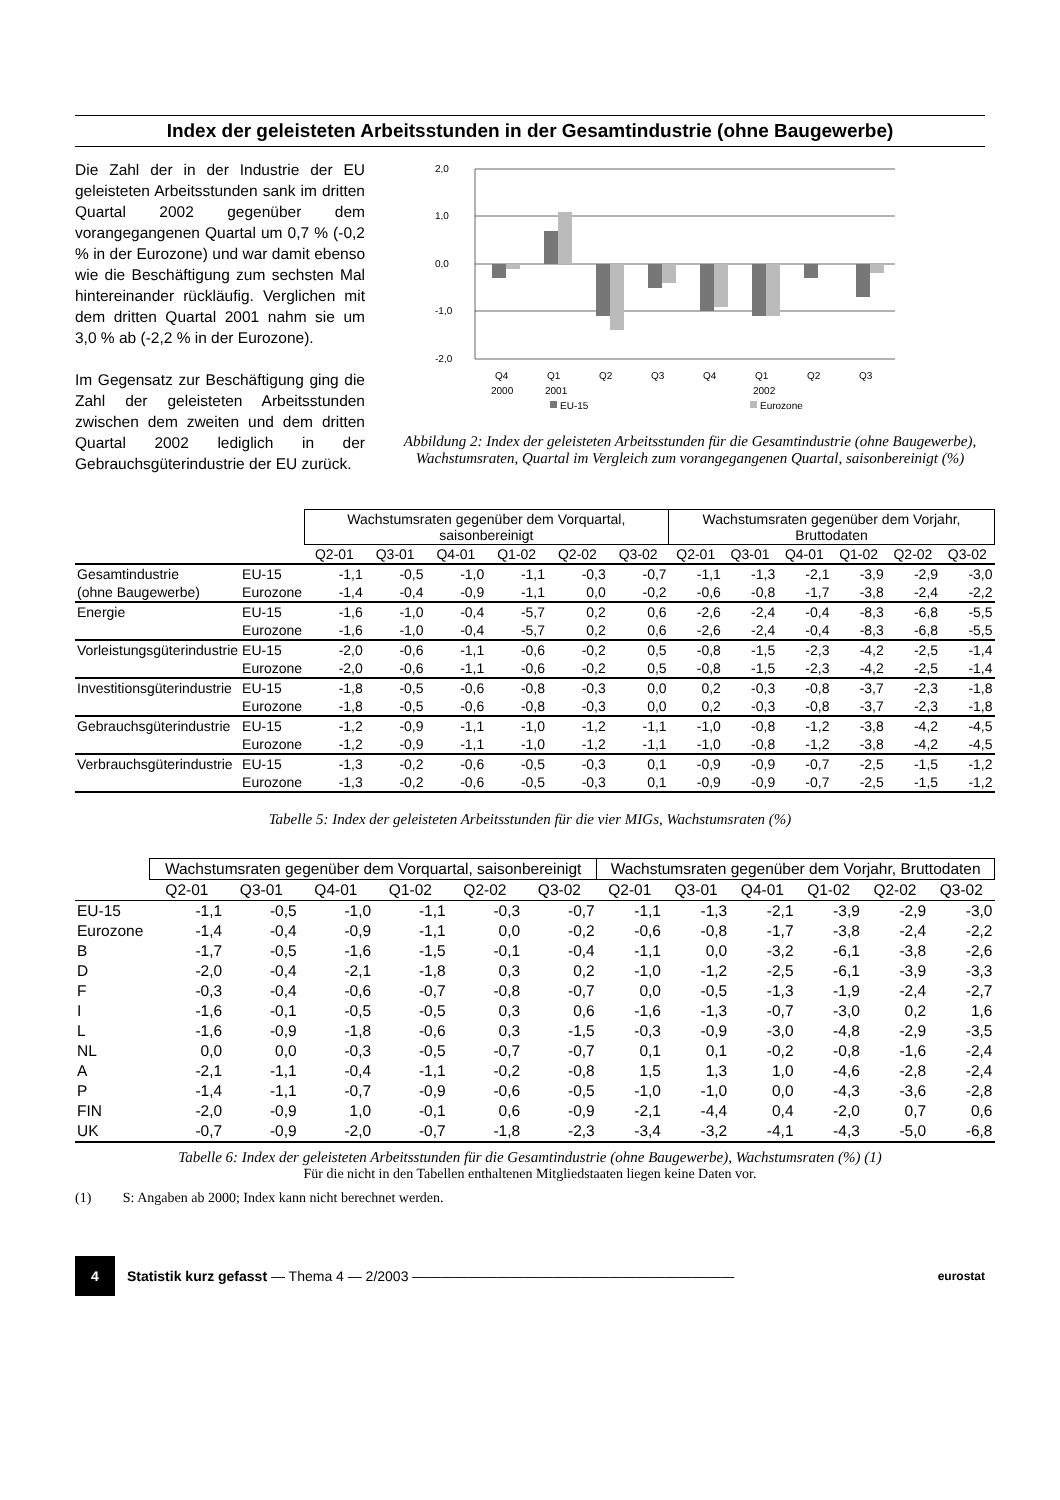Index der geleisteten Arbeitsstunden in der Gesamtindustrie (ohne Baugewerbe)
Die Zahl der in der Industrie der EU geleisteten Arbeitsstunden sank im dritten Quartal 2002 gegenüber dem vorangegangenen Quartal um 0,7 % (-0,2 % in der Eurozone) und war damit ebenso wie die Beschäftigung zum sechsten Mal hintereinander rückläufig. Verglichen mit dem dritten Quartal 2001 nahm sie um 3,0 % ab (-2,2 % in der Eurozone).
Im Gegensatz zur Beschäftigung ging die Zahl der geleisteten Arbeitsstunden zwischen dem zweiten und dem dritten Quartal 2002 lediglich in der Gebrauchsgüterindustrie der EU zurück.
2,0
1,0
0,0
-1,0
-2,0
Q4
Q1
Q2
Q3
Q4
Q1
Q2
Q3
2000
2001
2002
EU-15
Eurozone
Abbildung 2: Index der geleisteten Arbeitsstunden für die Gesamtindustrie (ohne Baugewerbe), Wachstumsraten, Quartal im Vergleich zum vorangegangenen Quartal, saisonbereinigt (%)
| | | Wachstumsraten gegenüber dem Vorquartal, saisonbereinigt | | | | | | Wachstumsraten gegenüber dem Vorjahr, Bruttodaten | | | | | |
| --- | --- | --- | --- | --- | --- | --- | --- | --- | --- | --- | --- | --- | --- |
| | | Q2-01 | Q3-01 | Q4-01 | Q1-02 | Q2-02 | Q3-02 | Q2-01 | Q3-01 | Q4-01 | Q1-02 | Q2-02 | Q3-02 |
| Gesamtindustrie | EU-15 | -1,1 | -0,5 | -1,0 | -1,1 | -0,3 | -0,7 | -1,1 | -1,3 | -2,1 | -3,9 | -2,9 | -3,0 |
| (ohne Baugewerbe) | Eurozone | -1,4 | -0,4 | -0,9 | -1,1 | 0,0 | -0,2 | -0,6 | -0,8 | -1,7 | -3,8 | -2,4 | -2,2 |
| Energie | EU-15 | -1,6 | -1,0 | -0,4 | -5,7 | 0,2 | 0,6 | -2,6 | -2,4 | -0,4 | -8,3 | -6,8 | -5,5 |
| | Eurozone | -1,6 | -1,0 | -0,4 | -5,7 | 0,2 | 0,6 | -2,6 | -2,4 | -0,4 | -8,3 | -6,8 | -5,5 |
| Vorleistungsgüterindustrie | EU-15 | -2,0 | -0,6 | -1,1 | -0,6 | -0,2 | 0,5 | -0,8 | -1,5 | -2,3 | -4,2 | -2,5 | -1,4 |
| | Eurozone | -2,0 | -0,6 | -1,1 | -0,6 | -0,2 | 0,5 | -0,8 | -1,5 | -2,3 | -4,2 | -2,5 | -1,4 |
| Investitionsgüterindustrie | EU-15 | -1,8 | -0,5 | -0,6 | -0,8 | -0,3 | 0,0 | 0,2 | -0,3 | -0,8 | -3,7 | -2,3 | -1,8 |
| | Eurozone | -1,8 | -0,5 | -0,6 | -0,8 | -0,3 | 0,0 | 0,2 | -0,3 | -0,8 | -3,7 | -2,3 | -1,8 |
| Gebrauchsgüterindustrie | EU-15 | -1,2 | -0,9 | -1,1 | -1,0 | -1,2 | -1,1 | -1,0 | -0,8 | -1,2 | -3,8 | -4,2 | -4,5 |
| | Eurozone | -1,2 | -0,9 | -1,1 | -1,0 | -1,2 | -1,1 | -1,0 | -0,8 | -1,2 | -3,8 | -4,2 | -4,5 |
| Verbrauchsgüterindustrie | EU-15 | -1,3 | -0,2 | -0,6 | -0,5 | -0,3 | 0,1 | -0,9 | -0,9 | -0,7 | -2,5 | -1,5 | -1,2 |
| | Eurozone | -1,3 | -0,2 | -0,6 | -0,5 | -0,3 | 0,1 | -0,9 | -0,9 | -0,7 | -2,5 | -1,5 | -1,2 |
Tabelle 5: Index der geleisteten Arbeitsstunden für die vier MIGs, Wachstumsraten (%)
| | Wachstumsraten gegenüber dem Vorquartal, saisonbereinigt | | | | | | Wachstumsraten gegenüber dem Vorjahr, Bruttodaten | | | | | |
| --- | --- | --- | --- | --- | --- | --- | --- | --- | --- | --- | --- | --- |
| | Q2-01 | Q3-01 | Q4-01 | Q1-02 | Q2-02 | Q3-02 | Q2-01 | Q3-01 | Q4-01 | Q1-02 | Q2-02 | Q3-02 |
| EU-15 | -1,1 | -0,5 | -1,0 | -1,1 | -0,3 | -0,7 | -1,1 | -1,3 | -2,1 | -3,9 | -2,9 | -3,0 |
| Eurozone | -1,4 | -0,4 | -0,9 | -1,1 | 0,0 | -0,2 | -0,6 | -0,8 | -1,7 | -3,8 | -2,4 | -2,2 |
| B | -1,7 | -0,5 | -1,6 | -1,5 | -0,1 | -0,4 | -1,1 | 0,0 | -3,2 | -6,1 | -3,8 | -2,6 |
| D | -2,0 | -0,4 | -2,1 | -1,8 | 0,3 | 0,2 | -1,0 | -1,2 | -2,5 | -6,1 | -3,9 | -3,3 |
| F | -0,3 | -0,4 | -0,6 | -0,7 | -0,8 | -0,7 | 0,0 | -0,5 | -1,3 | -1,9 | -2,4 | -2,7 |
| I | -1,6 | -0,1 | -0,5 | -0,5 | 0,3 | 0,6 | -1,6 | -1,3 | -0,7 | -3,0 | 0,2 | 1,6 |
| L | -1,6 | -0,9 | -1,8 | -0,6 | 0,3 | -1,5 | -0,3 | -0,9 | -3,0 | -4,8 | -2,9 | -3,5 |
| NL | 0,0 | 0,0 | -0,3 | -0,5 | -0,7 | -0,7 | 0,1 | 0,1 | -0,2 | -0,8 | -1,6 | -2,4 |
| A | -2,1 | -1,1 | -0,4 | -1,1 | -0,2 | -0,8 | 1,5 | 1,3 | 1,0 | -4,6 | -2,8 | -2,4 |
| P | -1,4 | -1,1 | -0,7 | -0,9 | -0,6 | -0,5 | -1,0 | -1,0 | 0,0 | -4,3 | -3,6 | -2,8 |
| FIN | -2,0 | -0,9 | 1,0 | -0,1 | 0,6 | -0,9 | -2,1 | -4,4 | 0,4 | -2,0 | 0,7 | 0,6 |
| UK | -0,7 | -0,9 | -2,0 | -0,7 | -1,8 | -2,3 | -3,4 | -3,2 | -4,1 | -4,3 | -5,0 | -6,8 |
Tabelle 6: Index der geleisteten Arbeitsstunden für die Gesamtindustrie (ohne Baugewerbe), Wachstumsraten (%) (1)
Für die nicht in den Tabellen enthaltenen Mitgliedstaaten liegen keine Daten vor.
(1) S: Angaben ab 2000; Index kann nicht berechnet werden.
4
Statistik kurz gefasst — Thema 4 — 2/2003 ——————————————————————— eurostat